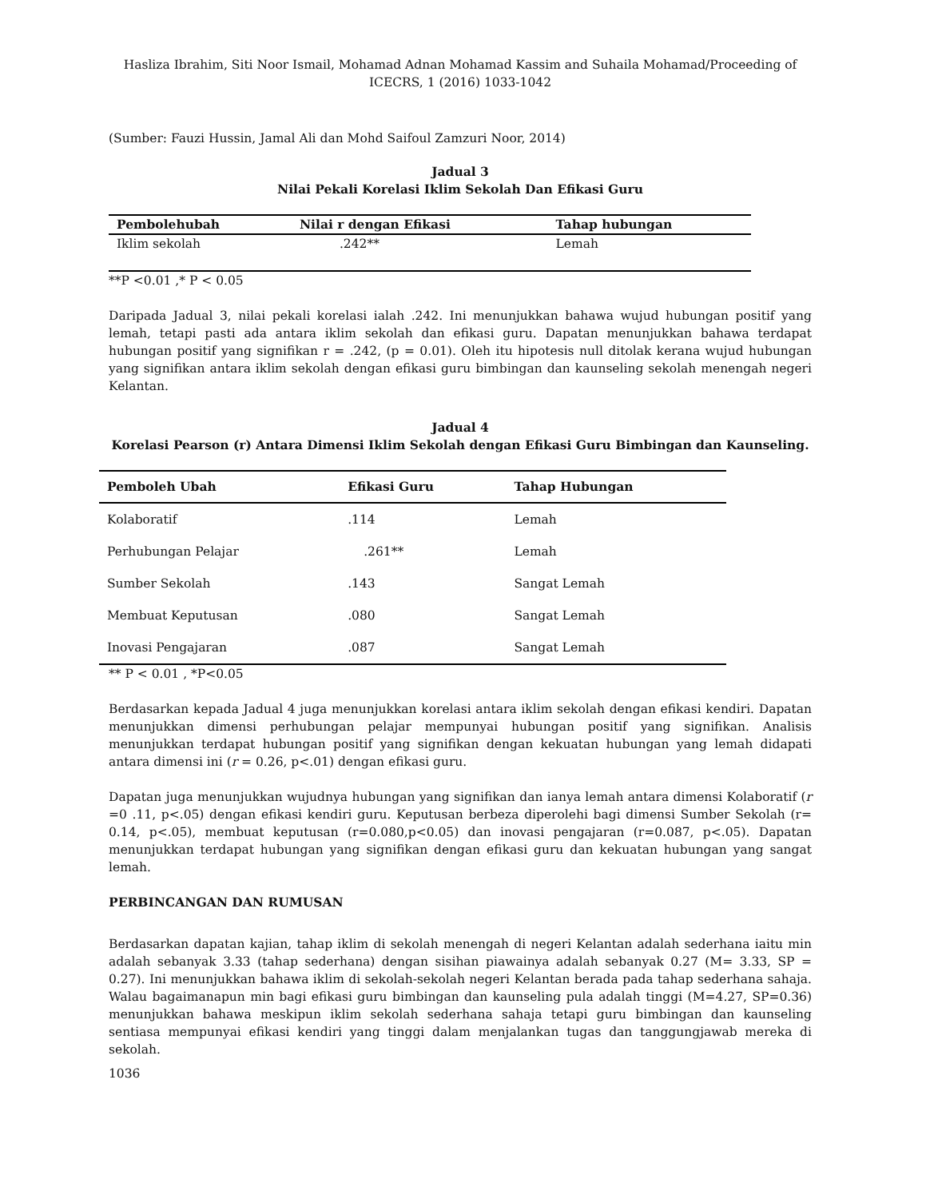Hasliza Ibrahim, Siti Noor Ismail, Mohamad Adnan Mohamad Kassim and Suhaila Mohamad/Proceeding of ICECRS, 1 (2016) 1033-1042
(Sumber: Fauzi Hussin, Jamal Ali dan Mohd Saifoul Zamzuri Noor, 2014)
Jadual 3
Nilai Pekali Korelasi Iklim Sekolah Dan Efikasi Guru
| Pembolehubah | Nilai r dengan Efikasi | Tahap hubungan |
| --- | --- | --- |
| Iklim sekolah | .242** | Lemah |
**P <0.01 ,* P < 0.05
Daripada Jadual 3, nilai pekali korelasi ialah .242. Ini menunjukkan bahawa wujud hubungan positif yang lemah, tetapi pasti ada antara iklim sekolah dan efikasi guru. Dapatan menunjukkan bahawa terdapat hubungan positif yang signifikan r = .242, (p = 0.01). Oleh itu hipotesis null ditolak kerana wujud hubungan yang signifikan antara iklim sekolah dengan efikasi guru bimbingan dan kaunseling sekolah menengah negeri Kelantan.
Jadual 4
Korelasi Pearson (r) Antara Dimensi Iklim Sekolah dengan Efikasi Guru Bimbingan dan Kaunseling.
| Pemboleh Ubah | Efikasi Guru | Tahap Hubungan |
| --- | --- | --- |
| Kolaboratif | .114 | Lemah |
| Perhubungan Pelajar | .261** | Lemah |
| Sumber Sekolah | .143 | Sangat Lemah |
| Membuat Keputusan | .080 | Sangat Lemah |
| Inovasi Pengajaran | .087 | Sangat Lemah |
** P < 0.01 , *P<0.05
Berdasarkan kepada Jadual 4 juga menunjukkan korelasi antara iklim sekolah dengan efikasi kendiri. Dapatan menunjukkan dimensi perhubungan pelajar mempunyai hubungan positif yang signifikan. Analisis menunjukkan terdapat hubungan positif yang signifikan dengan kekuatan hubungan yang lemah didapati antara dimensi ini (r = 0.26, p<.01) dengan efikasi guru.
Dapatan juga menunjukkan wujudnya hubungan yang signifikan dan ianya lemah antara dimensi Kolaboratif (r =0 .11, p<.05) dengan efikasi kendiri guru. Keputusan berbeza diperolehi bagi dimensi Sumber Sekolah (r= 0.14, p<.05), membuat keputusan (r=0.080,p<0.05) dan inovasi pengajaran (r=0.087, p<.05). Dapatan menunjukkan terdapat hubungan yang signifikan dengan efikasi guru dan kekuatan hubungan yang sangat lemah.
PERBINCANGAN DAN RUMUSAN
Berdasarkan dapatan kajian, tahap iklim di sekolah menengah di negeri Kelantan adalah sederhana iaitu min adalah sebanyak 3.33 (tahap sederhana) dengan sisihan piawainya adalah sebanyak 0.27 (M= 3.33, SP = 0.27). Ini menunjukkan bahawa iklim di sekolah-sekolah negeri Kelantan berada pada tahap sederhana sahaja. Walau bagaimanapun min bagi efikasi guru bimbingan dan kaunseling pula adalah tinggi (M=4.27, SP=0.36) menunjukkan bahawa meskipun iklim sekolah sederhana sahaja tetapi guru bimbingan dan kaunseling sentiasa mempunyai efikasi kendiri yang tinggi dalam menjalankan tugas dan tanggungjawab mereka di sekolah.
1036